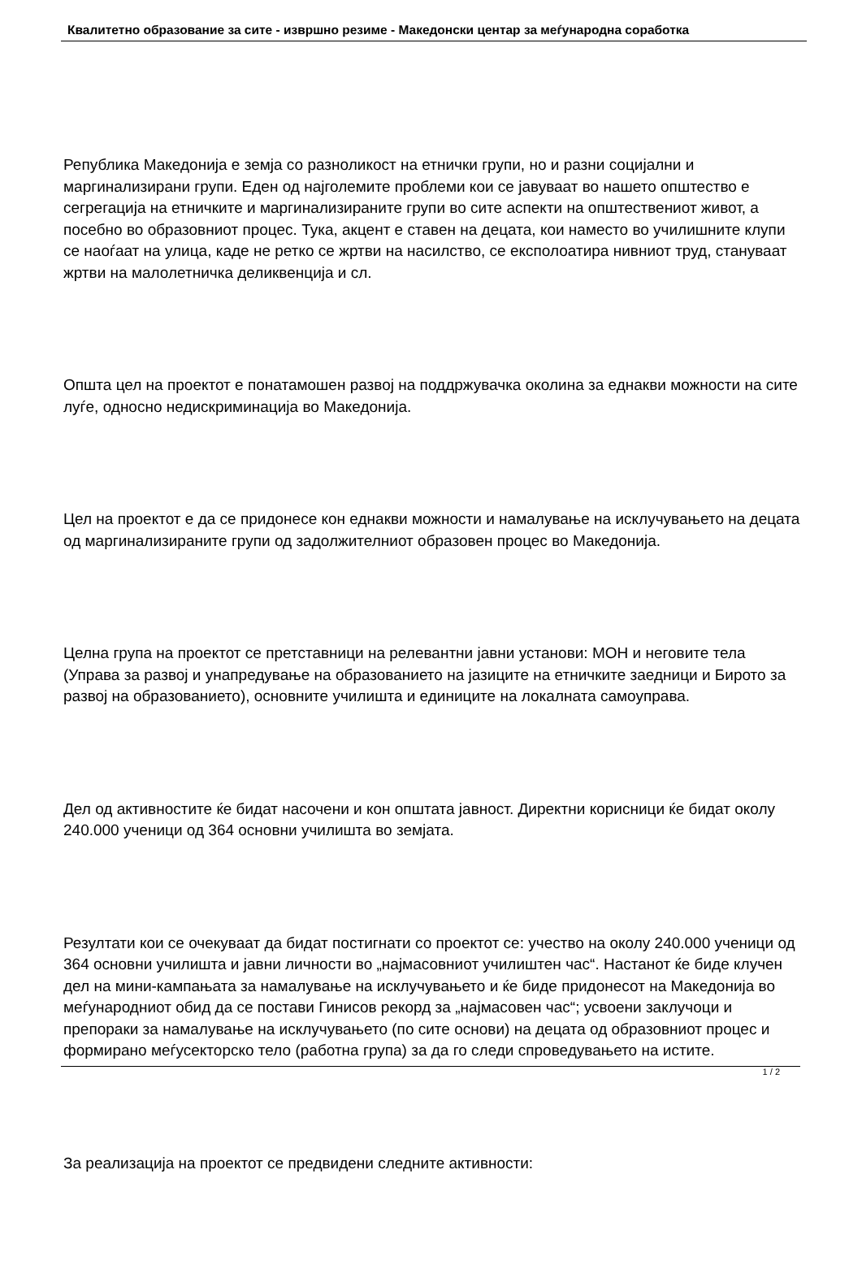Квалитетно образование за сите - извршно резиме - Македонски центар за меѓународна соработка
Република Македонија е земја со разноликост на етнички групи, но и разни социјални и маргинализирани групи. Еден од најголемите проблеми кои се јавуваат во нашето општество е сегрегација на етничките и маргинализираните групи во сите аспекти на општествениот живот, а посебно во образовниот процес. Тука, акцент е ставен на децата, кои наместо во училишните клупи се наоѓаат на улица, каде не ретко се жртви на насилство, се експолоатира нивниот труд, стануваат жртви на малолетничка деликвенција и сл.
Општа цел на проектот е понатамошен развој на поддржувачка околина за еднакви можности на сите луѓе, односно недискриминација во Македонија.
Цел на проектот е да се придонесе кон еднакви можности и намалување на исклучувањето на децата од маргинализираните групи од задолжителниот образовен процес во Македонија.
Целна група на проектот се претставници на релевантни јавни установи: МОН и неговите тела (Управа за развој и унапредување на образованието на јазиците на етничките заедници и Бирото за развој на образованието), основните училишта и единиците на локалната самоуправа.
Дел од активностите ќе бидат насочени и кон општата јавност. Директни корисници ќе бидат околу 240.000 ученици од 364 основни училишта во земјата.
Резултати кои се очекуваат да бидат постигнати со проектот се: учество на околу 240.000 ученици од 364 основни училишта и јавни личности во „најмасовниот училиштен час“. Настанот ќе биде клучен дел на мини-кампањата за намалување на исклучувањето и ќе биде придонесот на Македонија во меѓународниот обид да се постави Гинисов рекорд за „најмасовен час“; усвоени заклучоци и препораки за намалување на исклучувањето (по сите основи) на децата од образовниот процес и формирано меѓусекторско тело (работна група) за да го следи спроведувањето на истите.
За реализација на проектот се предвидени следните активности:
1 / 2